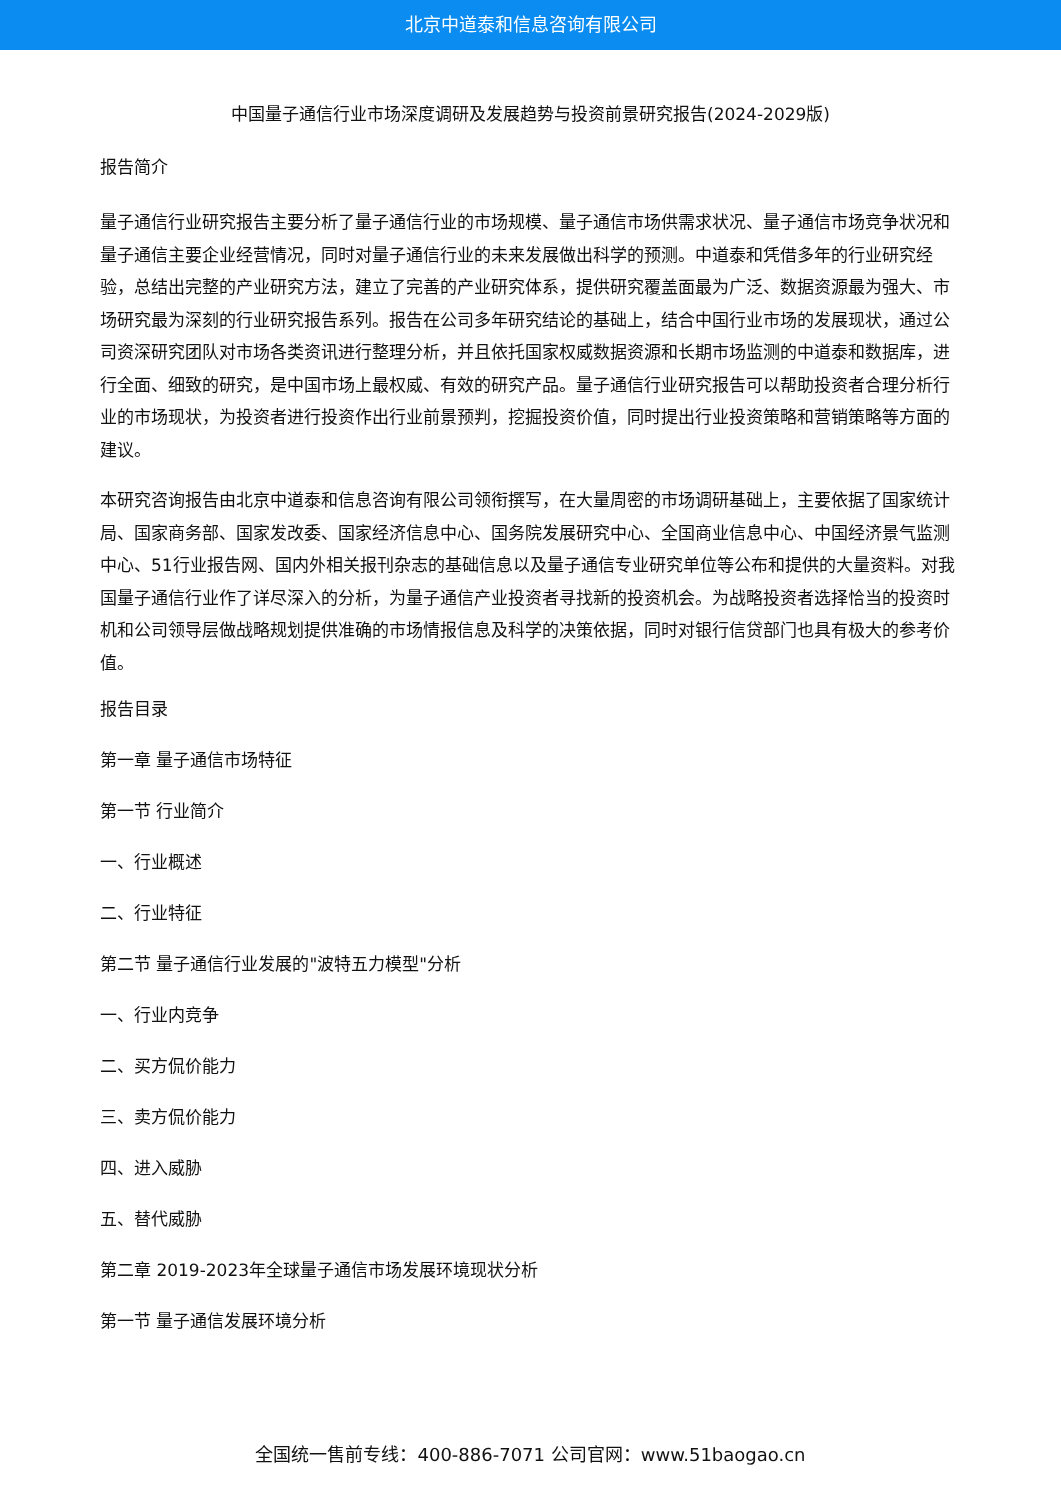北京中道泰和信息咨询有限公司
中国量子通信行业市场深度调研及发展趋势与投资前景研究报告(2024-2029版)
报告简介
量子通信行业研究报告主要分析了量子通信行业的市场规模、量子通信市场供需求状况、量子通信市场竞争状况和量子通信主要企业经营情况，同时对量子通信行业的未来发展做出科学的预测。中道泰和凭借多年的行业研究经验，总结出完整的产业研究方法，建立了完善的产业研究体系，提供研究覆盖面最为广泛、数据资源最为强大、市场研究最为深刻的行业研究报告系列。报告在公司多年研究结论的基础上，结合中国行业市场的发展现状，通过公司资深研究团队对市场各类资讯进行整理分析，并且依托国家权威数据资源和长期市场监测的中道泰和数据库，进行全面、细致的研究，是中国市场上最权威、有效的研究产品。量子通信行业研究报告可以帮助投资者合理分析行业的市场现状，为投资者进行投资作出行业前景预判，挖掘投资价值，同时提出行业投资策略和营销策略等方面的建议。
本研究咨询报告由北京中道泰和信息咨询有限公司领衔撰写，在大量周密的市场调研基础上，主要依据了国家统计局、国家商务部、国家发改委、国家经济信息中心、国务院发展研究中心、全国商业信息中心、中国经济景气监测中心、51行业报告网、国内外相关报刊杂志的基础信息以及量子通信专业研究单位等公布和提供的大量资料。对我国量子通信行业作了详尽深入的分析，为量子通信产业投资者寻找新的投资机会。为战略投资者选择恰当的投资时机和公司领导层做战略规划提供准确的市场情报信息及科学的决策依据，同时对银行信贷部门也具有极大的参考价值。
报告目录
第一章 量子通信市场特征
第一节 行业简介
一、行业概述
二、行业特征
第二节 量子通信行业发展的"波特五力模型"分析
一、行业内竞争
二、买方侃价能力
三、卖方侃价能力
四、进入威胁
五、替代威胁
第二章 2019-2023年全球量子通信市场发展环境现状分析
第一节 量子通信发展环境分析
全国统一售前专线：400-886-7071 公司官网：www.51baogao.cn